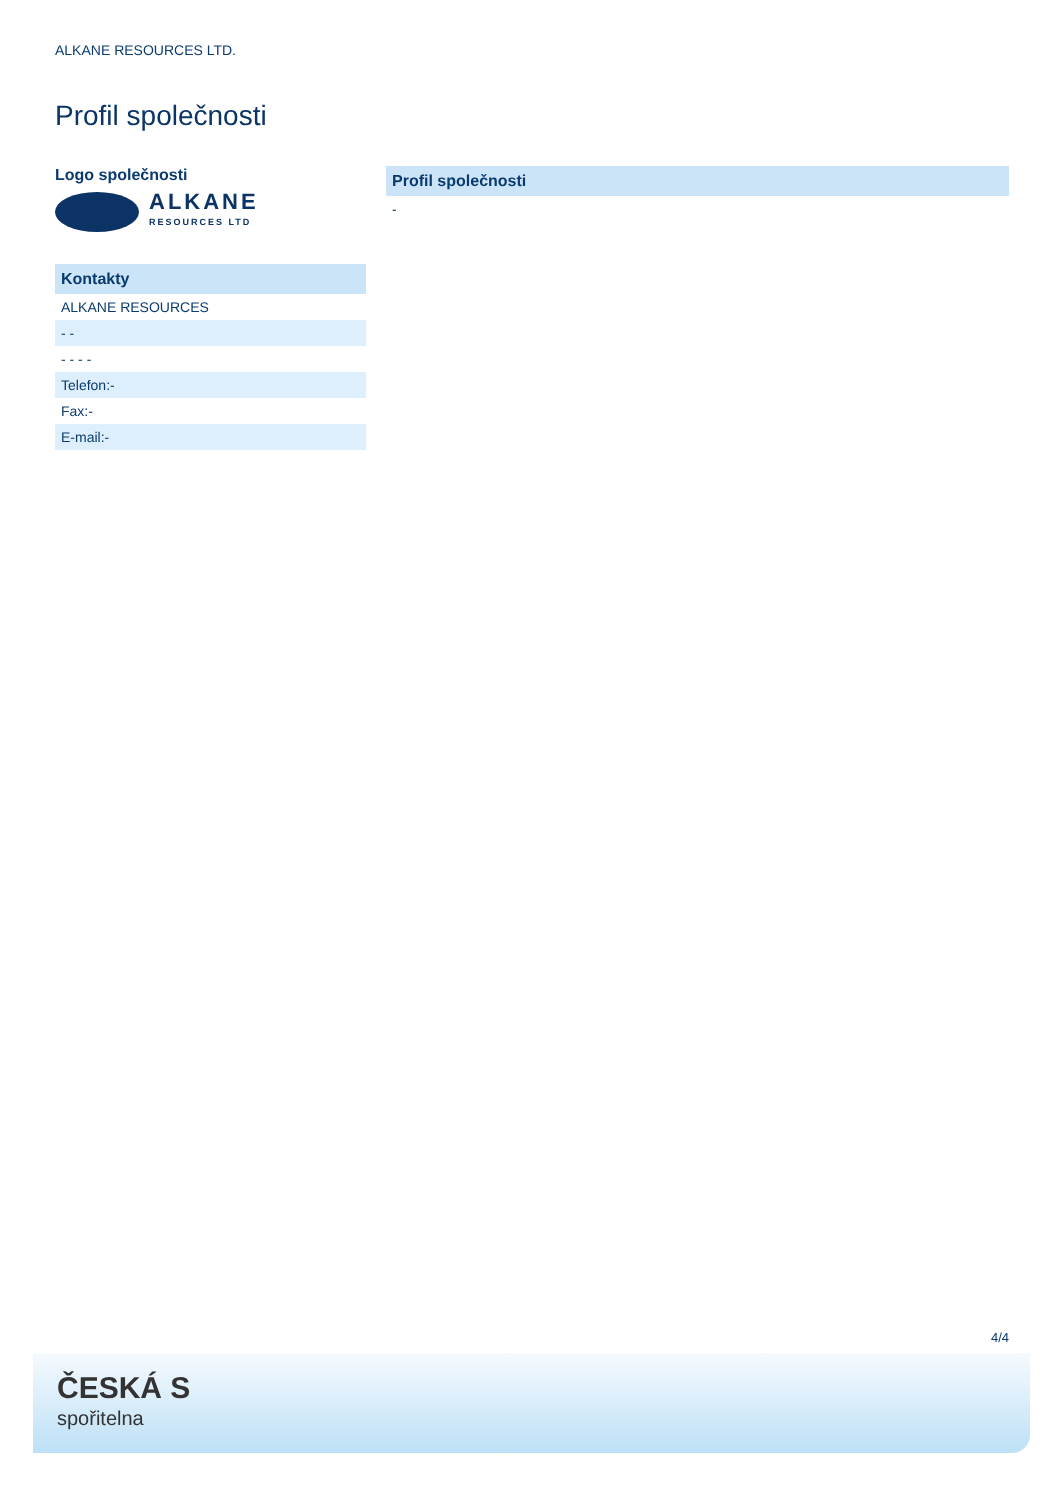ALKANE RESOURCES LTD.
Profil společnosti
Logo společnosti
ALKANE
RESOURCES LTD
| Kontakty |
| --- |
| ALKANE RESOURCES |
| - - |
| - - - - |
| Telefon:- |
| Fax:- |
| E-mail:- |
| Profil společnosti |
| --- |
| - |
4/4
ČESKÁ S
spořitelna